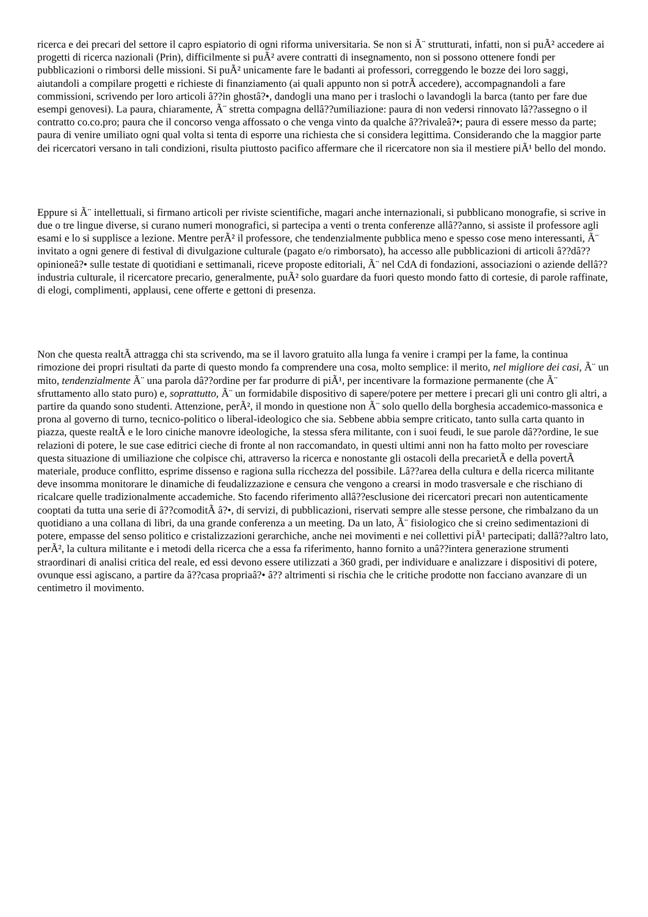ricerca e dei precari del settore il capro espiatorio di ogni riforma universitaria. Se non si Ã¨ strutturati, infatti, non si puÃ² accedere ai progetti di ricerca nazionali (Prin), difficilmente si puÃ² avere contratti di insegnamento, non si possono ottenere fondi per pubblicazioni o rimborsi delle missioni. Si puÃ² unicamente fare le badanti ai professori, correggendo le bozze dei loro saggi, aiutandoli a compilare progetti e richieste di finanziamento (ai quali appunto non si potrÃ accedere), accompagnandoli a fare commissioni, scrivendo per loro articoli â??in ghostâ?•, dandogli una mano per i traslochi o lavandogli la barca (tanto per fare due esempi genovesi). La paura, chiaramente, Ã¨ stretta compagna dellâ??umiliazione: paura di non vedersi rinnovato lâ??assegno o il contratto co.co.pro; paura che il concorso venga affossato o che venga vinto da qualche â??rivaleâ?•; paura di essere messo da parte; paura di venire umiliato ogni qual volta si tenta di esporre una richiesta che si considera legittima. Considerando che la maggior parte dei ricercatori versano in tali condizioni, risulta piuttosto pacifico affermare che il ricercatore non sia il mestiere piÃ¹ bello del mondo.
Eppure si Ã¨ intellettuali, si firmano articoli per riviste scientifiche, magari anche internazionali, si pubblicano monografie, si scrive in due o tre lingue diverse, si curano numeri monografici, si partecipa a venti o trenta conferenze allâ??anno, si assiste il professore agli esami e lo si supplisce a lezione. Mentre perÃ² il professore, che tendenzialmente pubblica meno e spesso cose meno interessanti, Ã¨ invitato a ogni genere di festival di divulgazione culturale (pagato e/o rimborsato), ha accesso alle pubblicazioni di articoli â??dâ??opinioneâ?• sulle testate di quotidiani e settimanali, riceve proposte editoriali, Ã¨ nel CdA di fondazioni, associazioni o aziende dellâ??industria culturale, il ricercatore precario, generalmente, puÃ² solo guardare da fuori questo mondo fatto di cortesie, di parole raffinate, di elogi, complimenti, applausi, cene offerte e gettoni di presenza.
Non che questa realtÃ attragga chi sta scrivendo, ma se il lavoro gratuito alla lunga fa venire i crampi per la fame, la continua rimozione dei propri risultati da parte di questo mondo fa comprendere una cosa, molto semplice: il merito, nel migliore dei casi, Ã¨ un mito, tendenzialmente Ã¨ una parola dâ??ordine per far produrre di piÃ¹, per incentivare la formazione permanente (che Ã¨ sfruttamento allo stato puro) e, soprattutto, Ã¨ un formidabile dispositivo di sapere/potere per mettere i precari gli uni contro gli altri, a partire da quando sono studenti. Attenzione, perÃ², il mondo in questione non Ã¨ solo quello della borghesia accademico-massonica e prona al governo di turno, tecnico-politico o liberal-ideologico che sia. Sebbene abbia sempre criticato, tanto sulla carta quanto in piazza, queste realtÃ e le loro ciniche manovre ideologiche, la stessa sfera militante, con i suoi feudi, le sue parole dâ??ordine, le sue relazioni di potere, le sue case editrici cieche di fronte al non raccomandato, in questi ultimi anni non ha fatto molto per rovesciare questa situazione di umiliazione che colpisce chi, attraverso la ricerca e nonostante gli ostacoli della precarietÃ e della povertÃ materiale, produce conflitto, esprime dissenso e ragiona sulla ricchezza del possibile. Lâ??area della cultura e della ricerca militante deve insomma monitorare le dinamiche di feudalizzazione e censura che vengono a crearsi in modo trasversale e che rischiano di ricalcare quelle tradizionalmente accademiche. Sto facendo riferimento allâ??esclusione dei ricercatori precari non autenticamente cooptati da tutta una serie di â??comoditÃ â?•, di servizi, di pubblicazioni, riservati sempre alle stesse persone, che rimbalzano da un quotidiano a una collana di libri, da una grande conferenza a un meeting. Da un lato, Ã¨ fisiologico che si creino sedimentazioni di potere, empasse del senso politico e cristalizzazioni gerarchiche, anche nei movimenti e nei collettivi piÃ¹ partecipati; dallâ??altro lato, perÃ², la cultura militante e i metodi della ricerca che a essa fa riferimento, hanno fornito a unâ??intera generazione strumenti straordinari di analisi critica del reale, ed essi devono essere utilizzati a 360 gradi, per individuare e analizzare i dispositivi di potere, ovunque essi agiscano, a partire da â??casa propriaâ?• â?? altrimenti si rischia che le critiche prodotte non facciano avanzare di un centimetro il movimento.